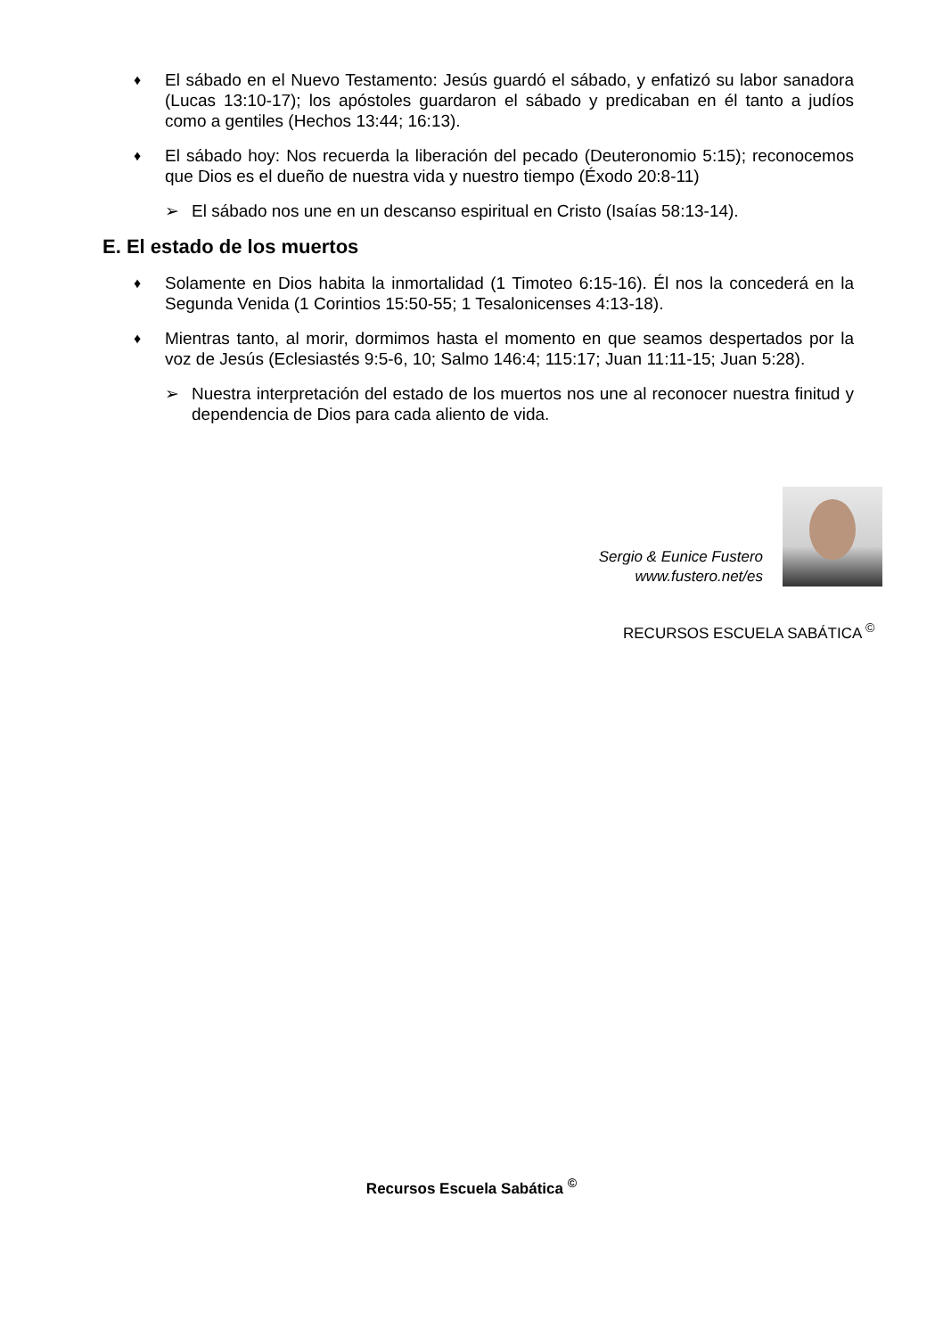♦ El sábado en el Nuevo Testamento: Jesús guardó el sábado, y enfatizó su labor sanadora (Lucas 13:10-17); los apóstoles guardaron el sábado y predicaban en él tanto a judíos como a gentiles (Hechos 13:44; 16:13).
♦ El sábado hoy: Nos recuerda la liberación del pecado (Deuteronomio 5:15); reconocemos que Dios es el dueño de nuestra vida y nuestro tiempo (Éxodo 20:8-11)
➢ El sábado nos une en un descanso espiritual en Cristo (Isaías 58:13-14).
E. El estado de los muertos
♦ Solamente en Dios habita la inmortalidad (1 Timoteo 6:15-16). Él nos la concederá en la Segunda Venida (1 Corintios 15:50-55; 1 Tesalonicenses 4:13-18).
♦ Mientras tanto, al morir, dormimos hasta el momento en que seamos despertados por la voz de Jesús (Eclesiastés 9:5-6, 10; Salmo 146:4; 115:17; Juan 11:11-15; Juan 5:28).
➢ Nuestra interpretación del estado de los muertos nos une al reconocer nuestra finitud y dependencia de Dios para cada aliento de vida.
Sergio & Eunice Fustero
www.fustero.net/es
RECURSOS ESCUELA SABÁTICA <sup>©</sup>
Recursos Escuela Sabática <sup>©</sup>